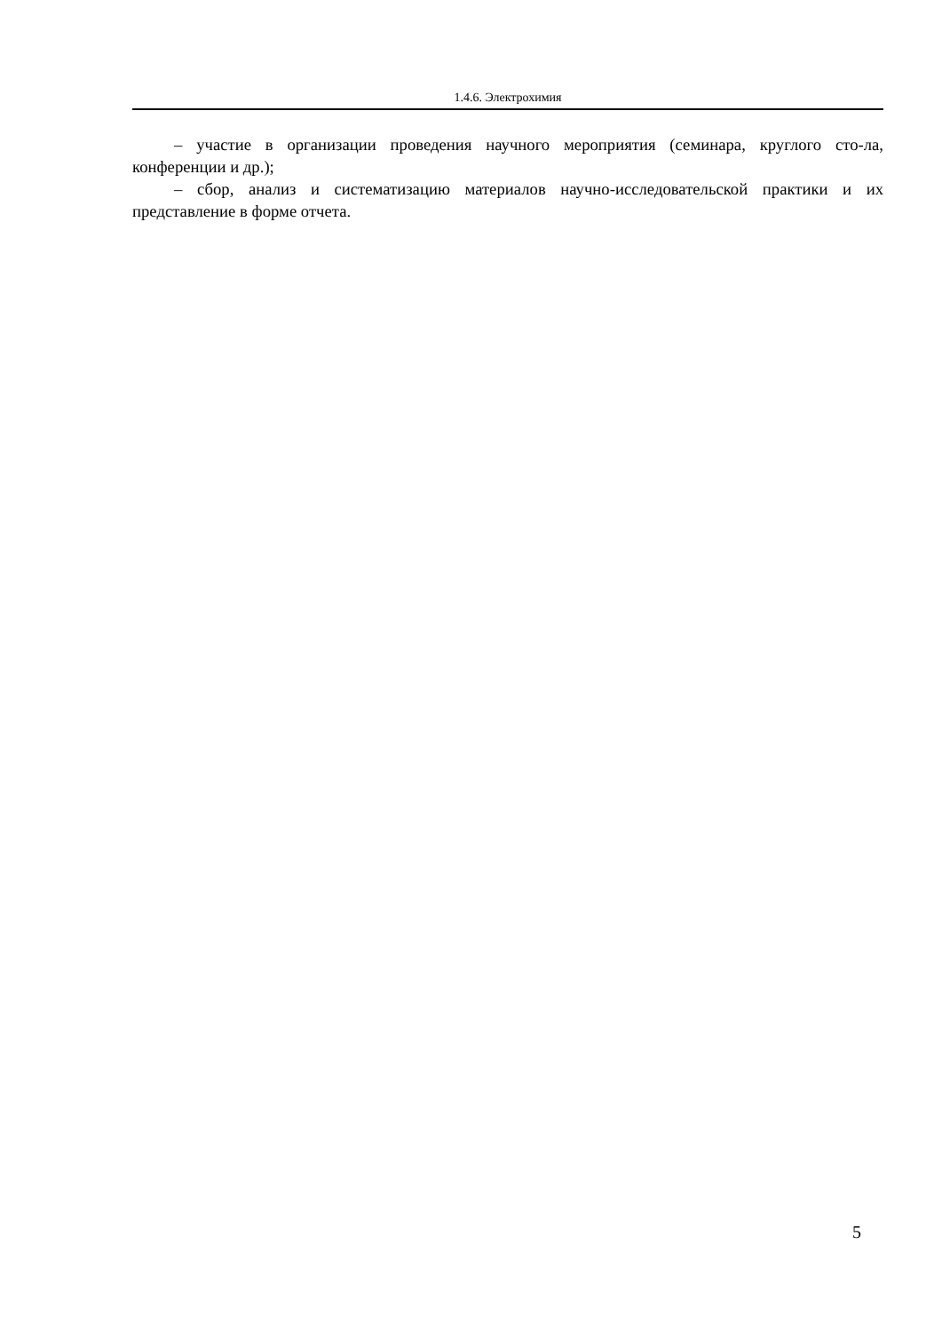1.4.6. Электрохимия
– участие в организации проведения научного мероприятия (семинара, круглого сто-ла, конференции и др.);
– сбор, анализ и систематизацию материалов научно-исследовательской практики и их представление в форме отчета.
5